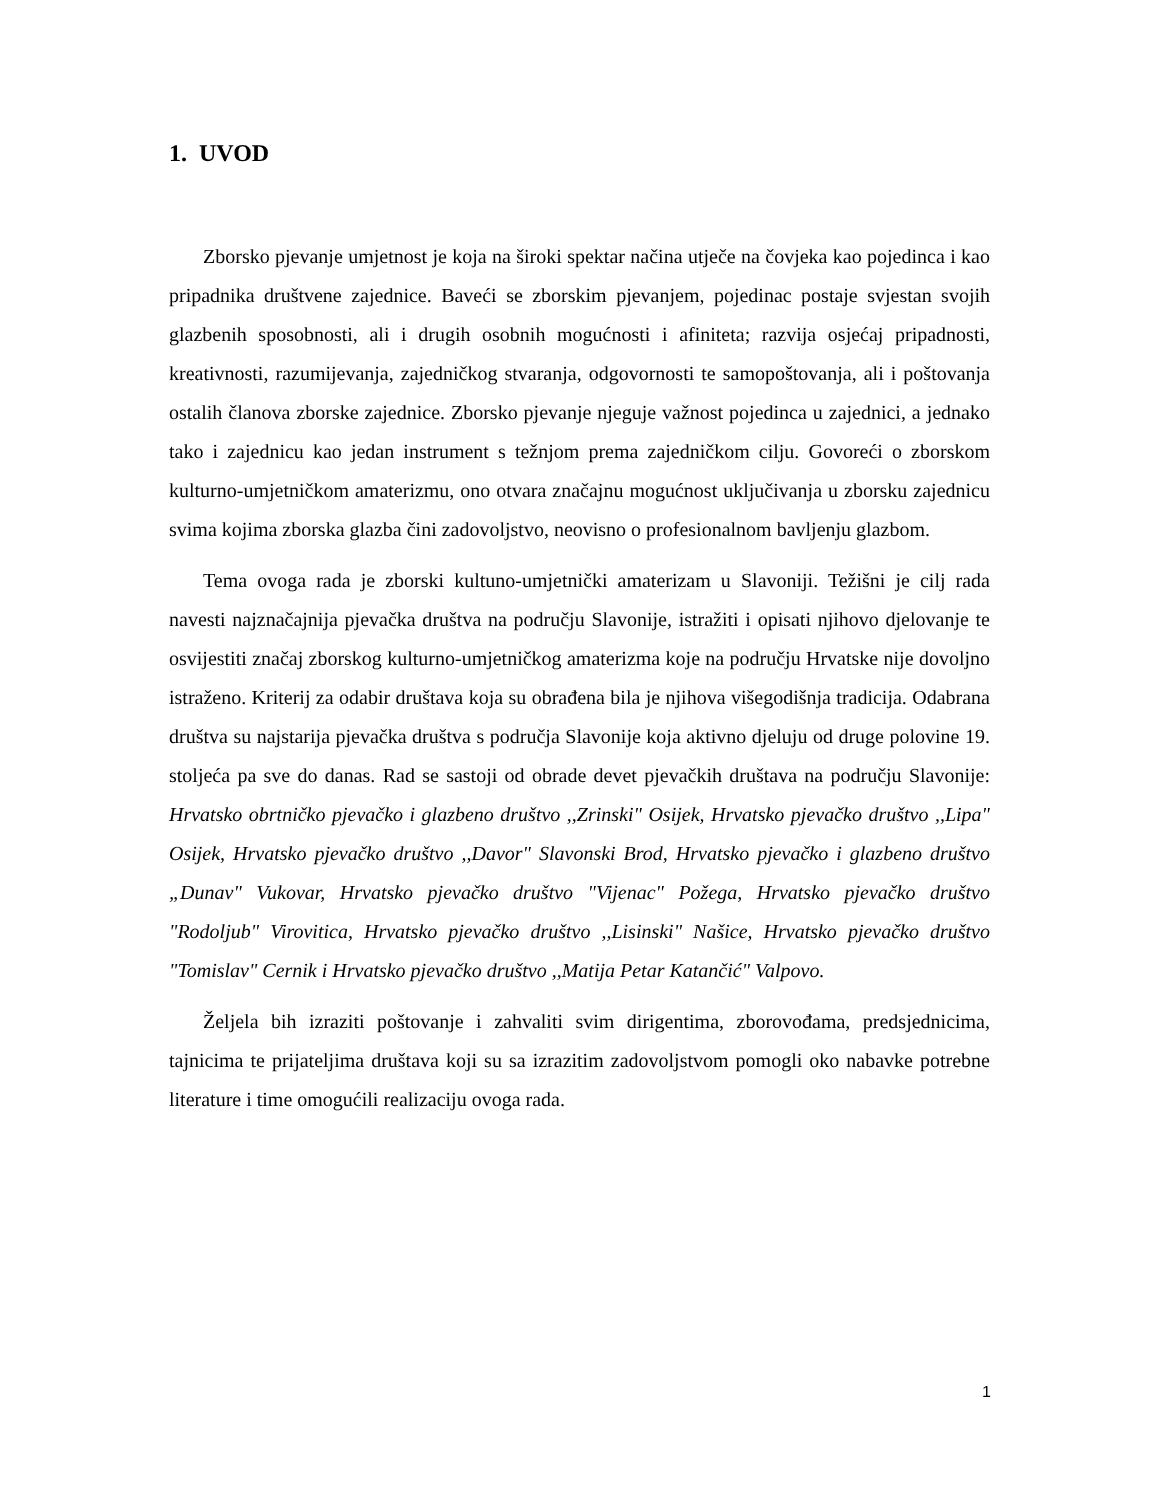1. UVOD
Zborsko pjevanje umjetnost je koja na široki spektar načina utječe na čovjeka kao pojedinca i kao pripadnika društvene zajednice. Baveći se zborskim pjevanjem, pojedinac postaje svjestan svojih glazbenih sposobnosti, ali i drugih osobnih mogućnosti i afiniteta; razvija osjećaj pripadnosti, kreativnosti, razumijevanja, zajedničkog stvaranja, odgovornosti te samopoštovanja, ali i poštovanja ostalih članova zborske zajednice. Zborsko pjevanje njeguje važnost pojedinca u zajednici, a jednako tako i zajednicu kao jedan instrument s težnjom prema zajedničkom cilju. Govoreći o zborskom kulturno-umjetničkom amaterizmu, ono otvara značajnu mogućnost uključivanja u zborsku zajednicu svima kojima zborska glazba čini zadovoljstvo, neovisno o profesionalnom bavljenju glazbom.
Tema ovoga rada je zborski kultuno-umjetnički amaterizam u Slavoniji. Težišni je cilj rada navesti najznačajnija pjevačka društva na području Slavonije, istražiti i opisati njihovo djelovanje te osvijestiti značaj zborskog kulturno-umjetničkog amaterizma koje na području Hrvatske nije dovoljno istraženo. Kriterij za odabir društava koja su obrađena bila je njihova višegodišnja tradicija. Odabrana društva su najstarija pjevačka društva s područja Slavonije koja aktivno djeluju od druge polovine 19. stoljeća pa sve do danas. Rad se sastoji od obrade devet pjevačkih društava na području Slavonije: Hrvatsko obrtničko pjevačko i glazbeno društvo ,,Zrinski" Osijek, Hrvatsko pjevačko društvo ,,Lipa" Osijek, Hrvatsko pjevačko društvo ,,Davor" Slavonski Brod, Hrvatsko pjevačko i glazbeno društvo „Dunav" Vukovar, Hrvatsko pjevačko društvo "Vijenac" Požega, Hrvatsko pjevačko društvo "Rodoljub" Virovitica, Hrvatsko pjevačko društvo ,,Lisinski" Našice, Hrvatsko pjevačko društvo "Tomislav" Cernik i Hrvatsko pjevačko društvo ,,Matija Petar Katančić" Valpovo.
Željela bih izraziti poštovanje i zahvaliti svim dirigentima, zborovođama, predsjednicima, tajnicima te prijateljima društava koji su sa izrazitim zadovoljstvom pomogli oko nabavke potrebne literature i time omogućili realizaciju ovoga rada.
1